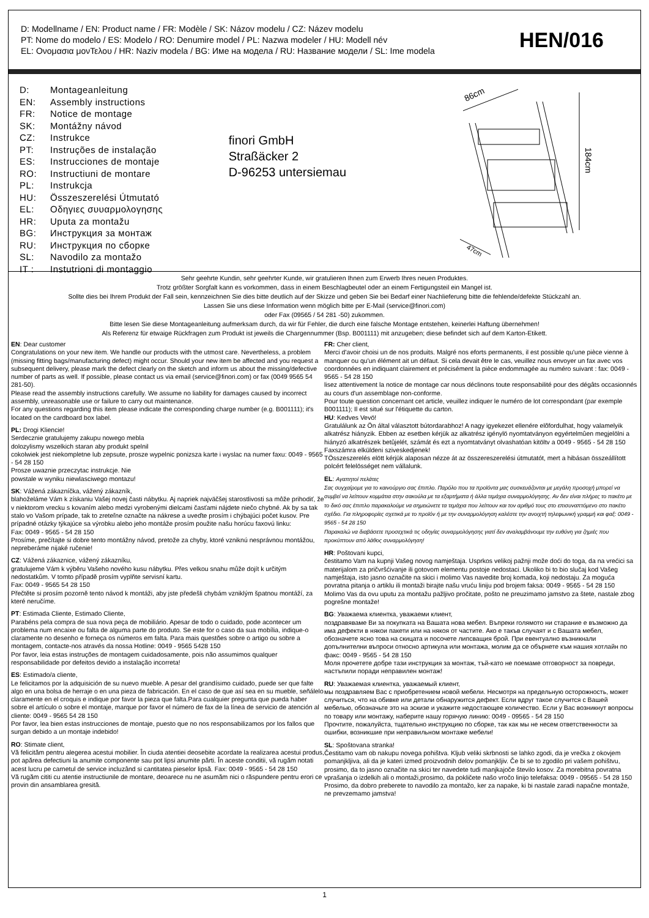D: Modellname / EN: Product name / FR: Modèle / SK: Názov modelu / CZ: Název modelu
PT: Nome do modelo / ES: Modelo / RO: Denumire model / PL: Nazwa modeler / HU: Modell név
EL: Ονομασια μονΤελου / HR: Naziv modela / BG: Име на модела / RU: Название модели / SL: Ime modela
HEN/016
D: Montageanleitung
EN: Assembly instructions
FR: Notice de montage
SK: Montážny návod
CZ: Instrukce
PT: Instruções de instalação
ES: Instrucciones de montaje
RO: Instructiuni de montare
PL: Instrukcja
HU: Összeszerelési Útmutató
EL: Οδηγιες συυαρμολογησης
HR: Uputa za montažu
BG: Инструкция за монтаж
RU: Инструкция по сборке
SL: Navodilo za montažo
IT : Instutrioni di montaggio
finori GmbH
Straßäcker 2
D-96253 untersiemau
86cm
184cm
47cm
Sehr geehrte Kundin, sehr geehrter Kunde, wir gratulieren Ihnen zum Erwerb Ihres neuen Produktes.
Trotz größter Sorgfalt kann es vorkommen, dass in einem Beschlagbeutel oder an einem Fertigungsteil ein Mangel ist.
Sollte dies bei Ihrem Produkt der Fall sein, kennzeichnen Sie dies bitte deutlich auf der Skizze und geben Sie bei Bedarf einer Nachlieferung bitte die fehlende/defekte Stückzahl an.
Lassen Sie uns diese Information wenn möglich bitte per E-Mail (service@finori.com)
oder Fax (09565 / 54 281 -50) zukommen.
Bitte lesen Sie diese Montageanleitung aufmerksam durch, da wir für Fehler, die durch eine falsche Montage entstehen, keinerlei Haftung übernehmen!
Als Referenz für etwaige Rückfragen zum Produkt ist jeweils die Chargennummer (Bsp. B001111) mit anzugeben; diese befindet sich auf dem Karton-Etikett.
EN: Dear customer
Congratulations on your new item. We handle our products with the utmost care. Nevertheless, a problem (missing fitting bags/manufacturing defect) might occur. Should your new item be affected and you request a subsequent delivery, please mark the defect clearly on the sketch and inform us about the missing/defective number of parts as well. If possible, please contact us via email (service@finori.com) or fax (0049 9565 54 281-50).
Please read the assembly instructions carefully. We assume no liability for damages caused by incorrect assembly, unreasonable use or failure to carry out maintenance.
For any questions regarding this item please indicate the corresponding charge number (e.g. B001111); it's located on the cardboard box label.
PL: Drogi Kliencie!
Serdecznie gratulujemy zakupu nowego mebla
dolozylismy wszelkich staran aby produkt spelnil
cokolwiek jest niekompletne lub zepsute, prosze wypelnic ponizsza karte i wyslac na numer faxu: 0049 - 9565 - 54 28 150
Prosze uwaznie przeczytac instrukcje. Nie
powstale w wyniku niewlasciwego montazu!
SK: Vážená zákazníčka, vážený zákazník,
blahoželáme Vám k získaniu Vašej novej časti nábytku. Aj napriek najväčšej starostlivosti sa môže prihodiť, že v niektorom vrecku s kovaním alebo medzi vyrobenými dielcami časťami nájdete niečo chybné. Ak by sa tak stalo vo Vašom prípade, tak to zreteľne označte na nákrese a uveďte prosím i chýbajúci počet kusov. Pre prípadné otázky týkajúce sa výrobku alebo jeho montáže prosím použite našu horúcu faxovú linku:
Fax: 0049 - 9565 - 54 28 150
Prosíme, prečítajte si dobre tento montážny návod, pretože za chyby, ktoré vzniknú nesprávnou montážou, nepreberáme nijaké ručenie!
CZ: Vážená zákaznice, vážený zákazníku,
gratulujeme Vám k výběru Vašeho nového kusu nábytku. Přes velkou snahu může dojít k určitým nedostatkům. V tomto případě prosím vyplňte servisní kartu.
Fax: 0049 - 9565 54 28 150
Přečtěte si prosím pozorně tento návod k montáži, aby jste předešli chybám vzniklým špatnou montáží, za které neručíme.
PT: Estimada Cliente, Estimado Cliente,
Parabéns pela compra de sua nova peça de mobiliário. Apesar de todo o cuidado, pode acontecer um problema num encaixe ou falta de alguma parte do produto. Se este for o caso da sua mobília, indique-o claramente no desenho e forneça os números em falta. Para mais questões sobre o artigo ou sobre a montagem, contacte-nos através da nossa Hotline: 0049 - 9565 5428 150
Por favor, leia estas instruções de montagem cuidadosamente, pois não assumimos qualquer responsabilidade por defeitos devido a instalação incorreta!
ES: Estimado/a cliente,
Le felicitamos por la adquisición de su nuevo mueble. A pesar del grandísimo cuidado, puede ser que falte algo en una bolsa de herraje o en una pieza de fabricación. En el caso de que así sea en su mueble, señálelo claramente en el croquis e indique por favor la pieza que falta.Para cualquier pregunta que pueda haber sobre el artículo o sobre el montaje, marque por favor el número de fax de la línea de servicio de atención al cliente: 0049 - 9565 54 28 150
Por favor, lea bien estas instrucciones de montaje, puesto que no nos responsabilizamos por los fallos que surgan debido a un montaje indebido!
RO: Stimate client,
Vă felicităm pentru alegerea acestui mobilier. În ciuda atentiei deosebite acordate la realizarea acestui produs, pot apărea defectiuni la anumite componente sau pot lipsi anumite părti. În aceste conditii, vă rugăm notati acest lucru pe carnetul de service incluzând si cantitatea pieselor lipsă. Fax: 0049 - 9565 - 54 28 150
Vă rugăm cititi cu atentie instructiunile de montare, deoarece nu ne asumăm nici o răspundere pentru erori ce provin din ansamblarea gresită.
FR: Cher client,
Merci d'avoir choisi un de nos produits. Malgré nos eforts permanents, il est possible qu'une pièce vienne à manquer ou qu'un élément ait un défaut. Si cela devait être le cas, veuillez nous envoyer un fax avec vos coordonnées en indiquant clairement et précisément la pièce endommagée au numéro suivant : fax: 0049 - 9565 - 54 28 150
lisez attentivement la notice de montage car nous déclinons toute responsabilité pour des dégâts occasionnés au cours d'un assemblage non-conforme.
Pour toute question concernant cet article, veuillez indiquer le numéro de lot correspondant (par exemple B001111); Il est situé sur l'étiquette du carton.
HU: Kedves Vevö!
Gratulálunk az Ön által választott bútordarabhoz! A nagy igyekezet ellenére elõfordulhat, hogy valamelyik alkatrész hiányzik. Ebben az esetben kérjük az alkatrész igénylö nyomtatványon egyértelmûen megjelölni a hiányzó alkatrészek betûjelét, számát és ezt a nyomtatványt olvashatóan kitöltv a 0049 - 9565 - 54 28 150 Faxszámra elküldeni sziveskedjenek!
TÖsszeszerelés elött kérjük alaposan nézze át az összereszerelési útmutatót, mert a hibásan összeállított polcért felelösséget nem vállalunk.
EL: Αγαπητοί πελάτες
Σας συγχαίρομε για το καινούργιο σας έπιπλο. Παρόλο που τα προϊόντα μας συσκευάζονται με μεγάλη προσοχή μπορεί να συμβεί να λείπουν κομμάτια στην σακούλα με τα εξαρτήματα ή άλλα τεμάχια συναρμολόγησης. Αν δεν είναι πλήρες το πακέτο με το δικό σας έπιπλο παρακαλούμε να σημειώνετε τα τεμάχια που λείπουν και τον αριθμό τους στο επισυναπτόμενο στο πακέτο σχέδιο. Για πληροφορίες σχετικά με το προϊόν ή με την συναρμολόγηση καλέστε την ανοιχτή τηλεφωνική γραμμή και φαξ: 0049 - 9565 - 54 28 150
Παρακαλώ να διαβάσετε προσεχτικά τις οδηγίες συναρμολόγησης γιατί δεν αναλαμβάνουμε την ευθύνη για ζημιές που προκύπτουν από λάθος συναρμολόγηση!
HR: Poštovani kupci,
čestitamo Vam na kupnji Vašeg novog namještaja. Usprkos velikoj pažnji može doći do toga, da na vrećici sa materijalom za pričvršćivanje ili gotovom elementu postoje nedostaci. Ukoliko bi to bio slučaj kod Vašeg namještaja, isto jasno označite na skici i molimo Vas navedite broj komada, koji nedostaju. Za moguća povratna pitanja o artiklu ili montaži birajte našu vruću liniju pod brojem faksa: 0049 - 9565 - 54 28 150
Molimo Vas da ovu uputu za montažu pažljivo pročitate, pošto ne preuzimamo jamstvo za štete, nastale zbog pogrešne montaže!
BG: Уважаема клиентка, уважаеми клиент,
поздравяваме Ви за покупката на Вашата нова мебел. Въпреки голямото ни старание е възможно да има дефекти в някои пакети или на някоя от частите. Ако е такъв случаят и с Вашата мебел, обозначете ясно това на скицата и посочете липсващия брой. При евентуално възникнали допълнителни въпроси относно артикула или монтажа, молим да се обърнете към нашия хотлайн по факс: 0049 - 9565 - 54 28 150
Моля прочетете добре тази инструкция за монтаж, тъй-като не поемаме отговорност за повреди, настъпили поради неправилен монтаж!
RU: Уважаемая клиентка, уважаемый клиент,
мы поздравляем Вас с приобретением новой мебели. Несмотря на предельную осторожность, может случиться, что на обивке или детали обнаружится дефект. Если вдруг такое случится с Вашей мебелью, обозначьте это на эскизе и укажите недостающее количество. Если у Вас возникнут вопросы по товару или монтажу, наберите нашу горячую линию: 0049 - 09565 - 54 28 150
Прочтите, пожалуйста, тщательно инструкцию по сборке, так как мы не несем ответственности за ошибки, возникшие при неправильном монтаже мебели!
SL: Spoštovana stranka!
Čestitamo vam ob nakupu novega pohištva. Kljub veliki skrbnosti se lahko zgodi, da je vrečka z okovjem pomanjkljiva, ali da je kateri izmed proizvodnih delov pomanjkljiv. Če bi se to zgodilo pri vašem pohištvu, prosimo, da to jasno označite na skici ter navedete tudi manjkajoče število kosov. Za morebitna povratna vprašanja o izdelkih ali o montaži,prosimo, da pokličete našo vročo linijo telefaksa: 0049 - 09565 - 54 28 150
Prosimo, da dobro preberete to navodilo za montažo, ker za napake, ki bi nastale zaradi napačne montaže, ne prevzemamo jamstva!
1